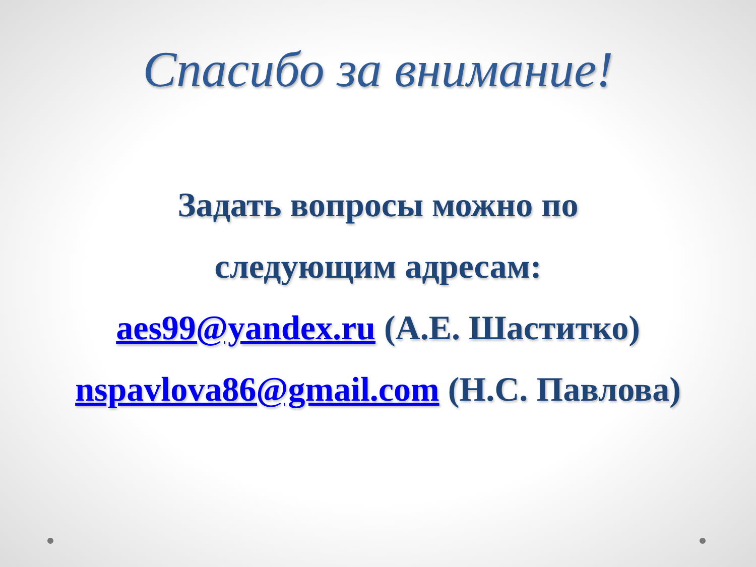Спасибо за внимание!
Задать вопросы можно по
следующим адресам:
aes99@yandex.ru (А.Е. Шаститко)
nspavlova86@gmail.com (Н.С. Павлова)